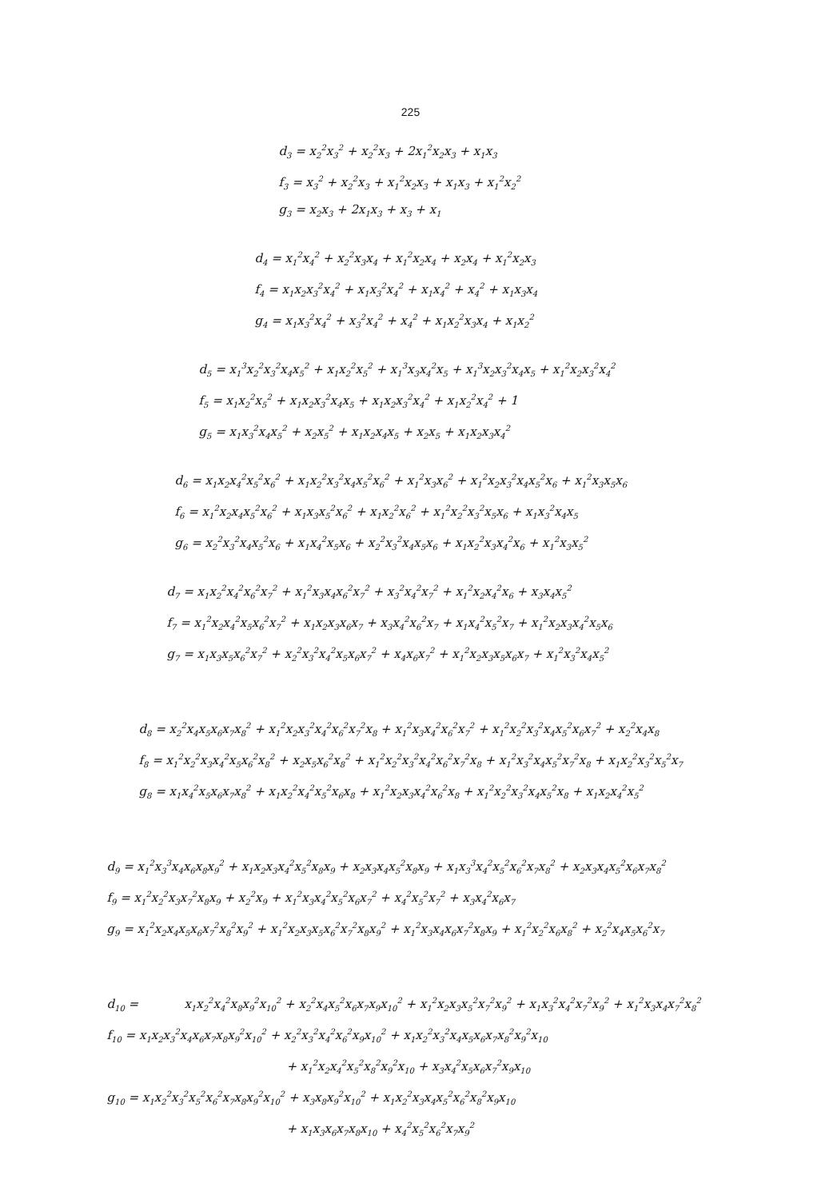225
d<sub>3</sub> = x<sub>2</sub><sup>2</sup>x<sub>3</sub><sup>2</sup> + x<sub>2</sub><sup>2</sup>x<sub>3</sub> + 2x<sub>1</sub><sup>2</sup>x<sub>2</sub>x<sub>3</sub> + x<sub>1</sub>x<sub>3</sub>
f<sub>3</sub> = x<sub>3</sub><sup>2</sup> + x<sub>2</sub><sup>2</sup>x<sub>3</sub> + x<sub>1</sub><sup>2</sup>x<sub>2</sub>x<sub>3</sub> + x<sub>1</sub>x<sub>3</sub> + x<sub>1</sub><sup>2</sup>x<sub>2</sub><sup>2</sup>
g<sub>3</sub> = x<sub>2</sub>x<sub>3</sub> + 2x<sub>1</sub>x<sub>3</sub> + x<sub>3</sub> + x<sub>1</sub>
d<sub>4</sub> = x<sub>1</sub><sup>2</sup>x<sub>4</sub><sup>2</sup> + x<sub>2</sub><sup>2</sup>x<sub>3</sub>x<sub>4</sub> + x<sub>1</sub><sup>2</sup>x<sub>2</sub>x<sub>4</sub> + x<sub>2</sub>x<sub>4</sub> + x<sub>1</sub><sup>2</sup>x<sub>2</sub>x<sub>3</sub>
f<sub>4</sub> = x<sub>1</sub>x<sub>2</sub>x<sub>3</sub><sup>2</sup>x<sub>4</sub><sup>2</sup> + x<sub>1</sub>x<sub>3</sub><sup>2</sup>x<sub>4</sub><sup>2</sup> + x<sub>1</sub>x<sub>4</sub><sup>2</sup> + x<sub>4</sub><sup>2</sup> + x<sub>1</sub>x<sub>3</sub>x<sub>4</sub>
g<sub>4</sub> = x<sub>1</sub>x<sub>3</sub><sup>2</sup>x<sub>4</sub><sup>2</sup> + x<sub>3</sub><sup>2</sup>x<sub>4</sub><sup>2</sup> + x<sub>4</sub><sup>2</sup> + x<sub>1</sub>x<sub>2</sub><sup>2</sup>x<sub>3</sub>x<sub>4</sub> + x<sub>1</sub>x<sub>2</sub><sup>2</sup>
d<sub>5</sub> = x<sub>1</sub><sup>3</sup>x<sub>2</sub><sup>2</sup>x<sub>3</sub><sup>2</sup>x<sub>4</sub>x<sub>5</sub><sup>2</sup> + x<sub>1</sub>x<sub>2</sub><sup>2</sup>x<sub>5</sub><sup>2</sup> + x<sub>1</sub><sup>3</sup>x<sub>3</sub>x<sub>4</sub><sup>2</sup>x<sub>5</sub> + x<sub>1</sub><sup>3</sup>x<sub>2</sub>x<sub>3</sub><sup>2</sup>x<sub>4</sub>x<sub>5</sub> + x<sub>1</sub><sup>2</sup>x<sub>2</sub>x<sub>3</sub><sup>2</sup>x<sub>4</sub><sup>2</sup>
f<sub>5</sub> = x<sub>1</sub>x<sub>2</sub><sup>2</sup>x<sub>5</sub><sup>2</sup> + x<sub>1</sub>x<sub>2</sub>x<sub>3</sub><sup>2</sup>x<sub>4</sub>x<sub>5</sub> + x<sub>1</sub>x<sub>2</sub>x<sub>3</sub><sup>2</sup>x<sub>4</sub><sup>2</sup> + x<sub>1</sub>x<sub>2</sub><sup>2</sup>x<sub>4</sub><sup>2</sup> + 1
g<sub>5</sub> = x<sub>1</sub>x<sub>3</sub><sup>2</sup>x<sub>4</sub>x<sub>5</sub><sup>2</sup> + x<sub>2</sub>x<sub>5</sub><sup>2</sup> + x<sub>1</sub>x<sub>2</sub>x<sub>4</sub>x<sub>5</sub> + x<sub>2</sub>x<sub>5</sub> + x<sub>1</sub>x<sub>2</sub>x<sub>3</sub>x<sub>4</sub><sup>2</sup>
d<sub>6</sub> = x<sub>1</sub>x<sub>2</sub>x<sub>4</sub><sup>2</sup>x<sub>5</sub><sup>2</sup>x<sub>6</sub><sup>2</sup> + x<sub>1</sub>x<sub>2</sub><sup>2</sup>x<sub>3</sub><sup>2</sup>x<sub>4</sub>x<sub>5</sub><sup>2</sup>x<sub>6</sub><sup>2</sup> + x<sub>1</sub><sup>2</sup>x<sub>3</sub>x<sub>6</sub><sup>2</sup> + x<sub>1</sub><sup>2</sup>x<sub>2</sub>x<sub>3</sub><sup>2</sup>x<sub>4</sub>x<sub>5</sub><sup>2</sup>x<sub>6</sub> + x<sub>1</sub><sup>2</sup>x<sub>3</sub>x<sub>5</sub>x<sub>6</sub>
f<sub>6</sub> = x<sub>1</sub><sup>2</sup>x<sub>2</sub>x<sub>4</sub>x<sub>5</sub><sup>2</sup>x<sub>6</sub><sup>2</sup> + x<sub>1</sub>x<sub>3</sub>x<sub>5</sub><sup>2</sup>x<sub>6</sub><sup>2</sup> + x<sub>1</sub>x<sub>2</sub><sup>2</sup>x<sub>6</sub><sup>2</sup> + x<sub>1</sub><sup>2</sup>x<sub>2</sub><sup>2</sup>x<sub>3</sub><sup>2</sup>x<sub>5</sub>x<sub>6</sub> + x<sub>1</sub>x<sub>3</sub><sup>2</sup>x<sub>4</sub>x<sub>5</sub>
g<sub>6</sub> = x<sub>2</sub><sup>2</sup>x<sub>3</sub><sup>2</sup>x<sub>4</sub>x<sub>5</sub><sup>2</sup>x<sub>6</sub> + x<sub>1</sub>x<sub>4</sub><sup>2</sup>x<sub>5</sub>x<sub>6</sub> + x<sub>2</sub><sup>2</sup>x<sub>3</sub><sup>2</sup>x<sub>4</sub>x<sub>5</sub>x<sub>6</sub> + x<sub>1</sub>x<sub>2</sub><sup>2</sup>x<sub>3</sub>x<sub>4</sub><sup>2</sup>x<sub>6</sub> + x<sub>1</sub><sup>2</sup>x<sub>3</sub>x<sub>5</sub><sup>2</sup>
d<sub>7</sub> = x<sub>1</sub>x<sub>2</sub><sup>2</sup>x<sub>4</sub><sup>2</sup>x<sub>6</sub><sup>2</sup>x<sub>7</sub><sup>2</sup> + x<sub>1</sub><sup>2</sup>x<sub>3</sub>x<sub>4</sub>x<sub>6</sub><sup>2</sup>x<sub>7</sub><sup>2</sup> + x<sub>3</sub><sup>2</sup>x<sub>4</sub><sup>2</sup>x<sub>7</sub><sup>2</sup> + x<sub>1</sub><sup>2</sup>x<sub>2</sub>x<sub>4</sub><sup>2</sup>x<sub>6</sub> + x<sub>3</sub>x<sub>4</sub>x<sub>5</sub><sup>2</sup>
f<sub>7</sub> = x<sub>1</sub><sup>2</sup>x<sub>2</sub>x<sub>4</sub><sup>2</sup>x<sub>5</sub>x<sub>6</sub><sup>2</sup>x<sub>7</sub><sup>2</sup> + x<sub>1</sub>x<sub>2</sub>x<sub>3</sub>x<sub>6</sub>x<sub>7</sub> + x<sub>3</sub>x<sub>4</sub><sup>2</sup>x<sub>6</sub><sup>2</sup>x<sub>7</sub> + x<sub>1</sub>x<sub>4</sub><sup>2</sup>x<sub>5</sub><sup>2</sup>x<sub>7</sub> + x<sub>1</sub><sup>2</sup>x<sub>2</sub>x<sub>3</sub>x<sub>4</sub><sup>2</sup>x<sub>5</sub>x<sub>6</sub>
g<sub>7</sub> = x<sub>1</sub>x<sub>3</sub>x<sub>5</sub>x<sub>6</sub><sup>2</sup>x<sub>7</sub><sup>2</sup> + x<sub>2</sub><sup>2</sup>x<sub>3</sub><sup>2</sup>x<sub>4</sub><sup>2</sup>x<sub>5</sub>x<sub>6</sub>x<sub>7</sub><sup>2</sup> + x<sub>4</sub>x<sub>6</sub>x<sub>7</sub><sup>2</sup> + x<sub>1</sub><sup>2</sup>x<sub>2</sub>x<sub>3</sub>x<sub>5</sub>x<sub>6</sub>x<sub>7</sub> + x<sub>1</sub><sup>2</sup>x<sub>3</sub><sup>2</sup>x<sub>4</sub>x<sub>5</sub><sup>2</sup>
d<sub>8</sub> = x<sub>2</sub><sup>2</sup>x<sub>4</sub>x<sub>5</sub>x<sub>6</sub>x<sub>7</sub>x<sub>8</sub><sup>2</sup> + x<sub>1</sub><sup>2</sup>x<sub>2</sub>x<sub>3</sub><sup>2</sup>x<sub>4</sub><sup>2</sup>x<sub>6</sub><sup>2</sup>x<sub>7</sub><sup>2</sup>x<sub>8</sub> + x<sub>1</sub><sup>2</sup>x<sub>3</sub>x<sub>4</sub><sup>2</sup>x<sub>6</sub><sup>2</sup>x<sub>7</sub><sup>2</sup> + x<sub>1</sub><sup>2</sup>x<sub>2</sub><sup>2</sup>x<sub>3</sub><sup>2</sup>x<sub>4</sub>x<sub>5</sub><sup>2</sup>x<sub>6</sub>x<sub>7</sub><sup>2</sup> + x<sub>2</sub><sup>2</sup>x<sub>4</sub>x<sub>8</sub>
f<sub>8</sub> = x<sub>1</sub><sup>2</sup>x<sub>2</sub><sup>2</sup>x<sub>3</sub>x<sub>4</sub><sup>2</sup>x<sub>5</sub>x<sub>6</sub><sup>2</sup>x<sub>8</sub><sup>2</sup> + x<sub>2</sub>x<sub>5</sub>x<sub>6</sub><sup>2</sup>x<sub>8</sub><sup>2</sup> + x<sub>1</sub><sup>2</sup>x<sub>2</sub><sup>2</sup>x<sub>3</sub><sup>2</sup>x<sub>4</sub><sup>2</sup>x<sub>6</sub><sup>2</sup>x<sub>7</sub><sup>2</sup>x<sub>8</sub> + x<sub>1</sub><sup>2</sup>x<sub>3</sub><sup>2</sup>x<sub>4</sub>x<sub>5</sub><sup>2</sup>x<sub>7</sub><sup>2</sup>x<sub>8</sub> + x<sub>1</sub>x<sub>2</sub><sup>2</sup>x<sub>3</sub><sup>2</sup>x<sub>5</sub><sup>2</sup>x<sub>7</sub>
g<sub>8</sub> = x<sub>1</sub>x<sub>4</sub><sup>2</sup>x<sub>5</sub>x<sub>6</sub>x<sub>7</sub>x<sub>8</sub><sup>2</sup> + x<sub>1</sub>x<sub>2</sub><sup>2</sup>x<sub>4</sub><sup>2</sup>x<sub>5</sub><sup>2</sup>x<sub>6</sub>x<sub>8</sub> + x<sub>1</sub><sup>2</sup>x<sub>2</sub>x<sub>3</sub>x<sub>4</sub><sup>2</sup>x<sub>6</sub><sup>2</sup>x<sub>8</sub> + x<sub>1</sub><sup>2</sup>x<sub>2</sub><sup>2</sup>x<sub>3</sub><sup>2</sup>x<sub>4</sub>x<sub>5</sub><sup>2</sup>x<sub>8</sub> + x<sub>1</sub>x<sub>2</sub>x<sub>4</sub><sup>2</sup>x<sub>5</sub><sup>2</sup>
d<sub>9</sub> = x<sub>1</sub><sup>2</sup>x<sub>3</sub><sup>3</sup>x<sub>4</sub>x<sub>6</sub>x<sub>8</sub>x<sub>9</sub><sup>2</sup> + x<sub>1</sub>x<sub>2</sub>x<sub>3</sub>x<sub>4</sub><sup>2</sup>x<sub>5</sub><sup>2</sup>x<sub>8</sub>x<sub>9</sub> + x<sub>2</sub>x<sub>3</sub>x<sub>4</sub>x<sub>5</sub><sup>2</sup>x<sub>8</sub>x<sub>9</sub> + x<sub>1</sub>x<sub>3</sub><sup>3</sup>x<sub>4</sub><sup>2</sup>x<sub>5</sub><sup>2</sup>x<sub>6</sub><sup>2</sup>x<sub>7</sub>x<sub>8</sub><sup>2</sup> + x<sub>2</sub>x<sub>3</sub>x<sub>4</sub>x<sub>5</sub><sup>2</sup>x<sub>6</sub>x<sub>7</sub>x<sub>8</sub><sup>2</sup>
f<sub>9</sub> = x<sub>1</sub><sup>2</sup>x<sub>2</sub><sup>2</sup>x<sub>3</sub>x<sub>7</sub><sup>2</sup>x<sub>8</sub>x<sub>9</sub> + x<sub>2</sub><sup>2</sup>x<sub>9</sub> + x<sub>1</sub><sup>2</sup>x<sub>3</sub>x<sub>4</sub><sup>2</sup>x<sub>5</sub><sup>2</sup>x<sub>6</sub>x<sub>7</sub><sup>2</sup> + x<sub>4</sub><sup>2</sup>x<sub>5</sub><sup>2</sup>x<sub>7</sub><sup>2</sup> + x<sub>3</sub>x<sub>4</sub><sup>2</sup>x<sub>6</sub>x<sub>7</sub>
g<sub>9</sub> = x<sub>1</sub><sup>2</sup>x<sub>2</sub>x<sub>4</sub>x<sub>5</sub>x<sub>6</sub>x<sub>7</sub><sup>2</sup>x<sub>8</sub><sup>2</sup>x<sub>9</sub><sup>2</sup> + x<sub>1</sub><sup>2</sup>x<sub>2</sub>x<sub>3</sub>x<sub>5</sub>x<sub>6</sub><sup>2</sup>x<sub>7</sub><sup>2</sup>x<sub>8</sub>x<sub>9</sub><sup>2</sup> + x<sub>1</sub><sup>2</sup>x<sub>3</sub>x<sub>4</sub>x<sub>6</sub>x<sub>7</sub><sup>2</sup>x<sub>8</sub>x<sub>9</sub> + x<sub>1</sub><sup>2</sup>x<sub>2</sub><sup>2</sup>x<sub>6</sub>x<sub>8</sub><sup>2</sup> + x<sub>2</sub><sup>2</sup>x<sub>4</sub>x<sub>5</sub>x<sub>6</sub><sup>2</sup>x<sub>7</sub>
d<sub>10</sub> = x<sub>1</sub>x<sub>2</sub><sup>2</sup>x<sub>4</sub><sup>2</sup>x<sub>8</sub>x<sub>9</sub><sup>2</sup>x<sub>10</sub><sup>2</sup> + x<sub>2</sub><sup>2</sup>x<sub>4</sub>x<sub>5</sub><sup>2</sup>x<sub>6</sub>x<sub>7</sub>x<sub>9</sub>x<sub>10</sub><sup>2</sup> + x<sub>1</sub><sup>2</sup>x<sub>2</sub>x<sub>3</sub>x<sub>5</sub><sup>2</sup>x<sub>7</sub><sup>2</sup>x<sub>9</sub><sup>2</sup> + x<sub>1</sub>x<sub>3</sub><sup>2</sup>x<sub>4</sub><sup>2</sup>x<sub>7</sub><sup>2</sup>x<sub>9</sub><sup>2</sup> + x<sub>1</sub><sup>2</sup>x<sub>3</sub>x<sub>4</sub>x<sub>7</sub><sup>2</sup>x<sub>8</sub><sup>2</sup>
f<sub>10</sub> = x<sub>1</sub>x<sub>2</sub>x<sub>3</sub><sup>2</sup>x<sub>4</sub>x<sub>6</sub>x<sub>7</sub>x<sub>8</sub>x<sub>9</sub><sup>2</sup>x<sub>10</sub><sup>2</sup> + x<sub>2</sub><sup>2</sup>x<sub>3</sub><sup>2</sup>x<sub>4</sub><sup>2</sup>x<sub>6</sub><sup>2</sup>x<sub>9</sub>x<sub>10</sub><sup>2</sup> + x<sub>1</sub>x<sub>2</sub><sup>2</sup>x<sub>3</sub><sup>2</sup>x<sub>4</sub>x<sub>5</sub>x<sub>6</sub>x<sub>7</sub>x<sub>8</sub><sup>2</sup>x<sub>9</sub><sup>2</sup>x<sub>10</sub>
+ x<sub>1</sub><sup>2</sup>x<sub>2</sub>x<sub>4</sub><sup>2</sup>x<sub>5</sub><sup>2</sup>x<sub>8</sub><sup>2</sup>x<sub>9</sub><sup>2</sup>x<sub>10</sub> + x<sub>3</sub>x<sub>4</sub><sup>2</sup>x<sub>5</sub>x<sub>6</sub>x<sub>7</sub><sup>2</sup>x<sub>9</sub>x<sub>10</sub>
g<sub>10</sub> = x<sub>1</sub>x<sub>2</sub><sup>2</sup>x<sub>3</sub><sup>2</sup>x<sub>5</sub><sup>2</sup>x<sub>6</sub><sup>2</sup>x<sub>7</sub>x<sub>8</sub>x<sub>9</sub><sup>2</sup>x<sub>10</sub><sup>2</sup> + x<sub>3</sub>x<sub>8</sub>x<sub>9</sub><sup>2</sup>x<sub>10</sub><sup>2</sup> + x<sub>1</sub>x<sub>2</sub><sup>2</sup>x<sub>3</sub>x<sub>4</sub>x<sub>5</sub><sup>2</sup>x<sub>6</sub><sup>2</sup>x<sub>8</sub><sup>2</sup>x<sub>9</sub>x<sub>10</sub>
+ x<sub>1</sub>x<sub>3</sub>x<sub>6</sub>x<sub>7</sub>x<sub>8</sub>x<sub>10</sub> + x<sub>4</sub><sup>2</sup>x<sub>5</sub><sup>2</sup>x<sub>6</sub><sup>2</sup>x<sub>7</sub>x<sub>9</sub><sup>2</sup>